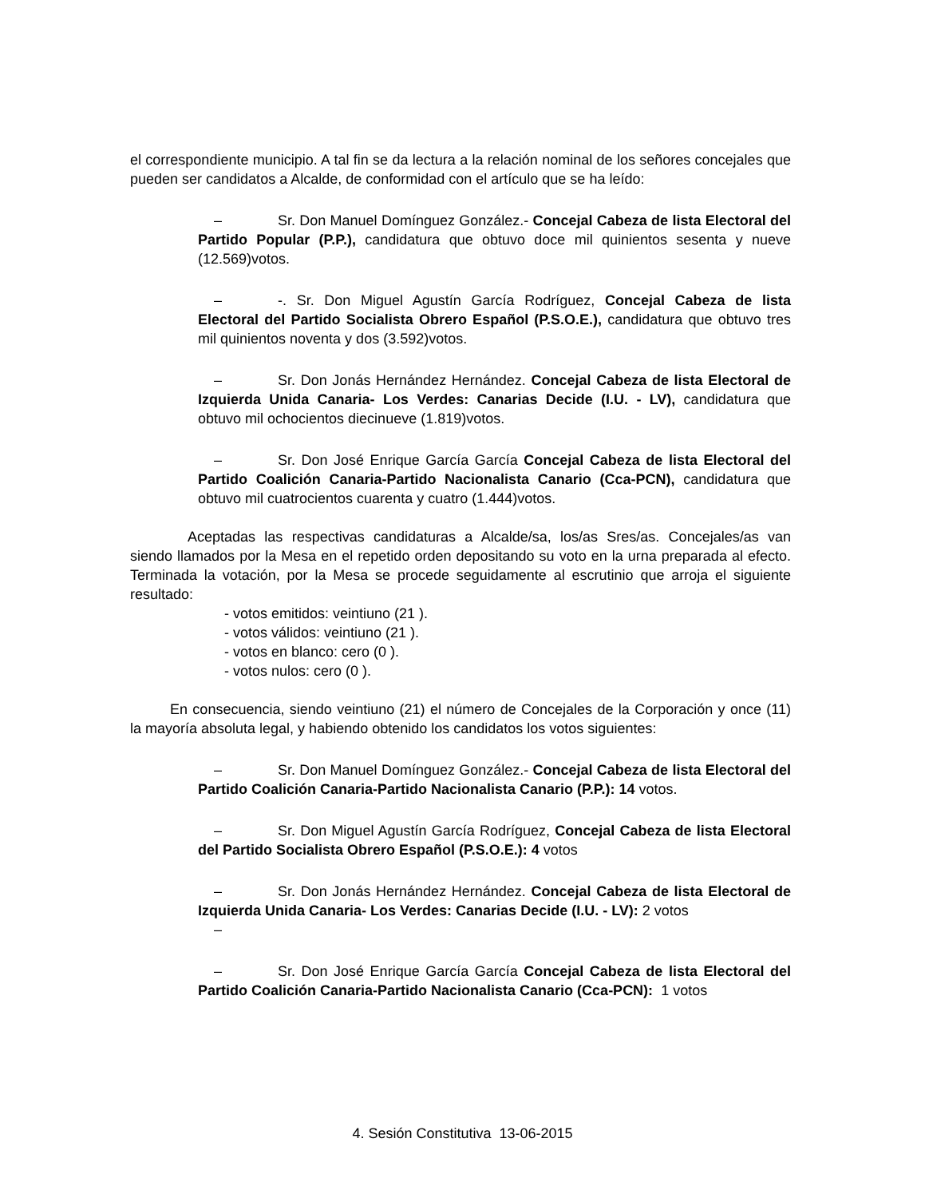el correspondiente municipio. A tal fin se da lectura a la relación nominal de los señores concejales que pueden ser candidatos a Alcalde, de conformidad con el artículo que se ha leído:
– Sr. Don Manuel Domínguez González.- Concejal Cabeza de lista Electoral del Partido Popular (P.P.), candidatura que obtuvo doce mil quinientos sesenta y nueve (12.569)votos.
– -. Sr. Don Miguel Agustín García Rodríguez, Concejal Cabeza de lista Electoral del Partido Socialista Obrero Español (P.S.O.E.), candidatura que obtuvo tres mil quinientos noventa y dos (3.592)votos.
– Sr. Don Jonás Hernández Hernández. Concejal Cabeza de lista Electoral de Izquierda Unida Canaria- Los Verdes: Canarias Decide (I.U. - LV), candidatura que obtuvo mil ochocientos diecinueve (1.819)votos.
– Sr. Don José Enrique García García Concejal Cabeza de lista Electoral del Partido Coalición Canaria-Partido Nacionalista Canario (Cca-PCN), candidatura que obtuvo mil cuatrocientos cuarenta y cuatro (1.444)votos.
Aceptadas las respectivas candidaturas a Alcalde/sa, los/as Sres/as. Concejales/as van siendo llamados por la Mesa en el repetido orden depositando su voto en la urna preparada al efecto. Terminada la votación, por la Mesa se procede seguidamente al escrutinio que arroja el siguiente resultado:
- votos emitidos: veintiuno (21 ).
- votos válidos: veintiuno (21 ).
- votos en blanco: cero (0 ).
- votos nulos: cero (0 ).
En consecuencia, siendo veintiuno (21) el número de Concejales de la Corporación y once (11) la mayoría absoluta legal, y habiendo obtenido los candidatos los votos siguientes:
– Sr. Don Manuel Domínguez González.- Concejal Cabeza de lista Electoral del Partido Coalición Canaria-Partido Nacionalista Canario (P.P.): 14 votos.
– Sr. Don Miguel Agustín García Rodríguez, Concejal Cabeza de lista Electoral del Partido Socialista Obrero Español (P.S.O.E.): 4 votos
– Sr. Don Jonás Hernández Hernández. Concejal Cabeza de lista Electoral de Izquierda Unida Canaria- Los Verdes: Canarias Decide (I.U. - LV): 2 votos
–
– Sr. Don José Enrique García García Concejal Cabeza de lista Electoral del Partido Coalición Canaria-Partido Nacionalista Canario (Cca-PCN): 1 votos
4. Sesión Constitutiva 13-06-2015